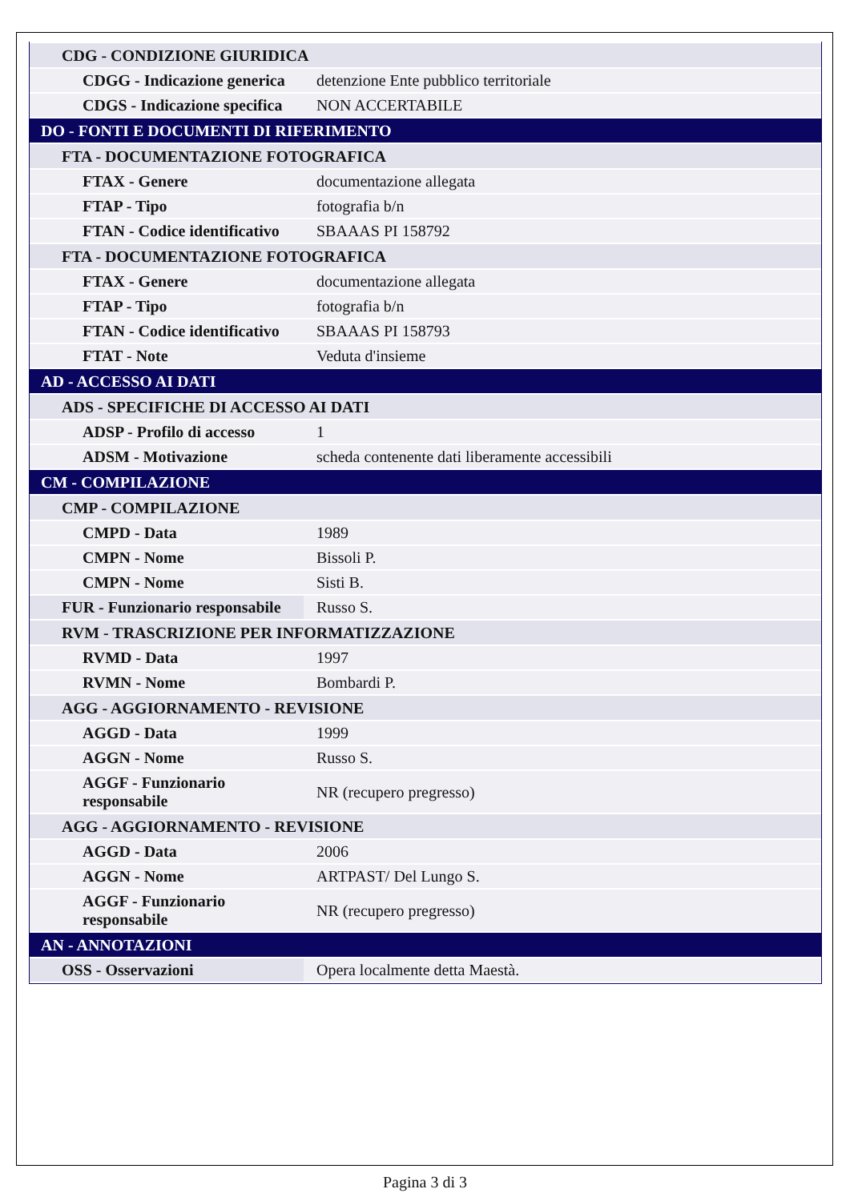| CDG - CONDIZIONE GIURIDICA | |
| CDGG - Indicazione generica | detenzione Ente pubblico territoriale |
| CDGS - Indicazione specifica | NON ACCERTABILE |
| DO - FONTI E DOCUMENTI DI RIFERIMENTO | |
| FTA - DOCUMENTAZIONE FOTOGRAFICA | |
| FTAX - Genere | documentazione allegata |
| FTAP - Tipo | fotografia b/n |
| FTAN - Codice identificativo | SBAAAS PI 158792 |
| FTA - DOCUMENTAZIONE FOTOGRAFICA | |
| FTAX - Genere | documentazione allegata |
| FTAP - Tipo | fotografia b/n |
| FTAN - Codice identificativo | SBAAAS PI 158793 |
| FTAT - Note | Veduta d'insieme |
| AD - ACCESSO AI DATI | |
| ADS - SPECIFICHE DI ACCESSO AI DATI | |
| ADSP - Profilo di accesso | 1 |
| ADSM - Motivazione | scheda contenente dati liberamente accessibili |
| CM - COMPILAZIONE | |
| CMP - COMPILAZIONE | |
| CMPD - Data | 1989 |
| CMPN - Nome | Bissoli P. |
| CMPN - Nome | Sisti B. |
| FUR - Funzionario responsabile | Russo S. |
| RVM - TRASCRIZIONE PER INFORMATIZZAZIONE | |
| RVMD - Data | 1997 |
| RVMN - Nome | Bombardi P. |
| AGG - AGGIORNAMENTO - REVISIONE | |
| AGGD - Data | 1999 |
| AGGN - Nome | Russo S. |
| AGGF - Funzionario responsabile | NR (recupero pregresso) |
| AGG - AGGIORNAMENTO - REVISIONE | |
| AGGD - Data | 2006 |
| AGGN - Nome | ARTPAST/ Del Lungo S. |
| AGGF - Funzionario responsabile | NR (recupero pregresso) |
| AN - ANNOTAZIONI | |
| OSS - Osservazioni | Opera localmente detta Maestà. |
Pagina 3 di 3